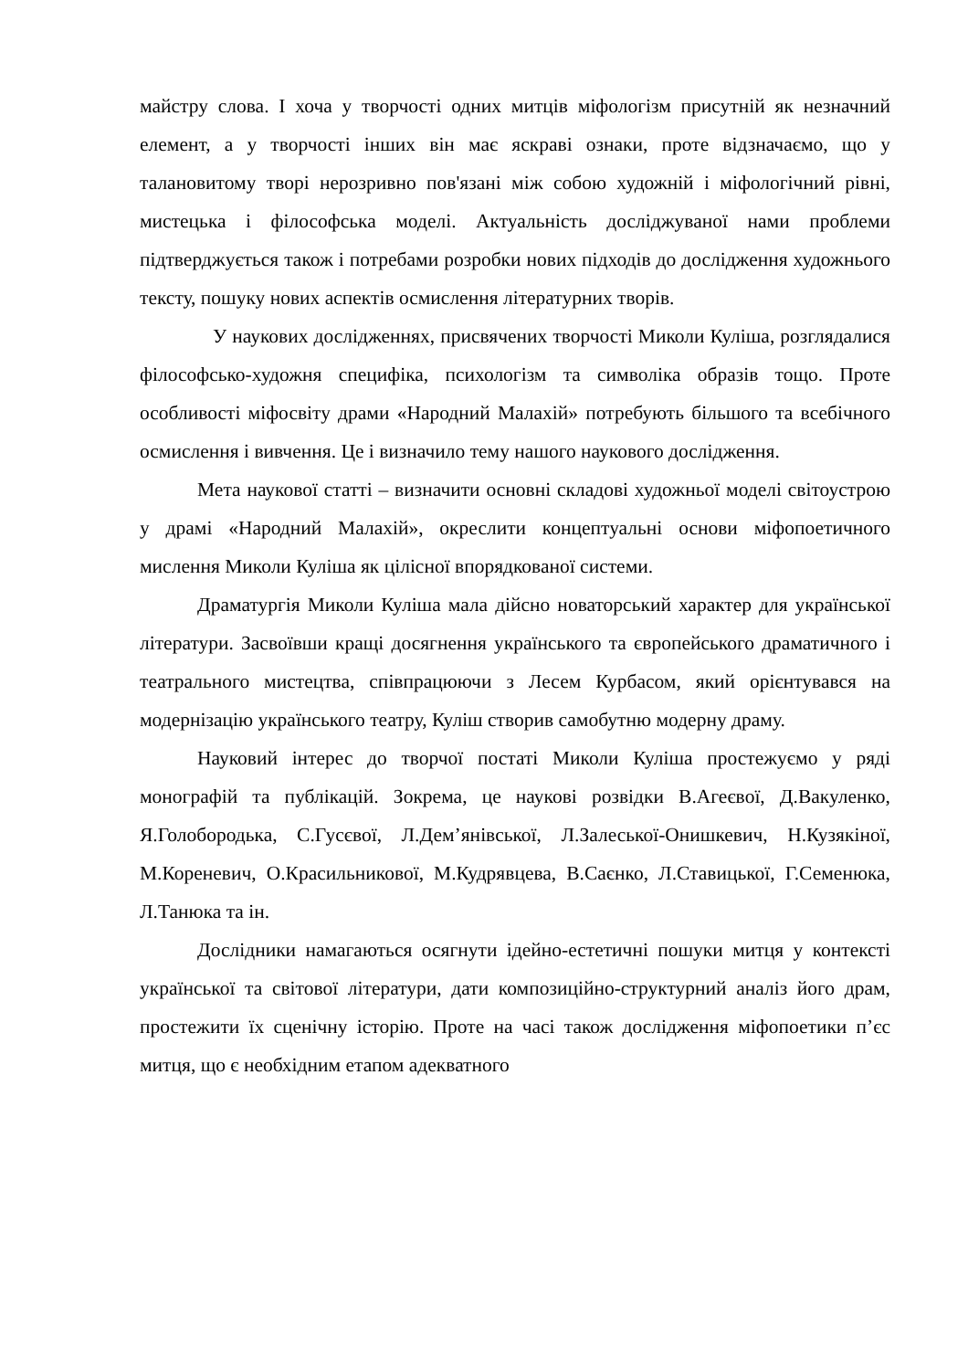майстру слова. І хоча у творчості одних митців міфологізм присутній як незначний елемент, а у творчості інших він має яскраві ознаки, проте відзначаємо, що у талановитому творі нерозривно пов'язані між собою художній і міфологічний рівні, мистецька і філософська моделі. Актуальність досліджуваної нами проблеми підтверджується також і потребами розробки нових підходів до дослідження художнього тексту, пошуку нових аспектів осмислення літературних творів.
У наукових дослідженнях, присвячених творчості Миколи Куліша, розглядалися філософсько-художня специфіка, психологізм та символіка образів тощо. Проте особливості міфосвіту драми «Народний Малахій» потребують більшого та всебічного осмислення і вивчення. Це і визначило тему нашого наукового дослідження.
Мета наукової статті – визначити основні складові художньої моделі світоустрою у драмі «Народний Малахій», окреслити концептуальні основи міфопоетичного мислення Миколи Куліша як цілісної впорядкованої системи.
Драматургія Миколи Куліша мала дійсно новаторський характер для української літератури. Засвоївши кращі досягнення українського та європейського драматичного і театрального мистецтва, співпрацюючи з Лесем Курбасом, який орієнтувався на модернізацію українського театру, Куліш створив самобутню модерну драму.
Науковий інтерес до творчої постаті Миколи Куліша простежуємо у ряді монографій та публікацій. Зокрема, це наукові розвідки В.Агеєвої, Д.Вакуленко, Я.Голобородька, С.Гусєвої, Л.Дем’янівської, Л.Залеської-Онишкевич, Н.Кузякіної, М.Кореневич, О.Красильникової, М.Кудрявцева, В.Саєнко, Л.Ставицької, Г.Семенюка, Л.Танюка та ін.
Дослідники намагаються осягнути ідейно-естетичні пошуки митця у контексті української та світової літератури, дати композиційно-структурний аналіз його драм, простежити їх сценічну історію. Проте на часі також дослідження міфопоетики п’єс митця, що є необхідним етапом адекватного